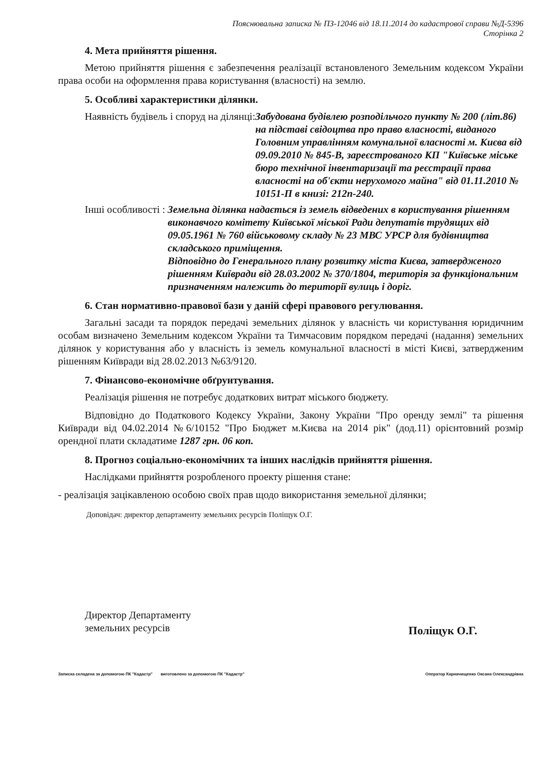Пояснювальна записка № ПЗ-12046 від 18.11.2014 до кадастрової справи №Д-5396
Сторінка 2
4. Мета прийняття рішення.
Метою прийняття рішення є забезпечення реалізації встановленого Земельним кодексом України права особи на оформлення права користування (власності) на землю.
5. Особливі характеристики ділянки.
Наявність будівель і споруд на ділянці: Забудована будівлею розподільчого пункту № 200 (літ.86) на підставі свідоцтва про право власності, виданого Головним управлінням комунальної власності м. Києва від 09.09.2010 № 845-В, зареєстрованого КП "Київське міське бюро технічної інвентаризації та реєстрації права власності на об'єкти нерухомого майна" від 01.11.2010 № 10151-П в книзі: 212п-240.
Інші особливості : Земельна ділянка надається із земель відведених в користування рішенням виконавчого комітету Київської міської Ради депутатів трудящих від 09.05.1961 № 760 військовому складу № 23 МВС УРСР для будівництва складського приміщення.
Відповідно до Генерального плану розвитку міста Києва, затвердженого рішенням Київради від 28.03.2002 № 370/1804, територія за функціональним призначенням належить до території вулиць і доріг.
6. Стан нормативно-правової бази у даній сфері правового регулювання.
Загальні засади та порядок передачі земельних ділянок у власність чи користування юридичним особам визначено Земельним кодексом України та Тимчасовим порядком передачі (надання) земельних ділянок у користування або у власність із земель комунальної власності в місті Києві, затвердженим рішенням Київради від 28.02.2013 №63/9120.
7. Фінансово-економічне обґрунтування.
Реалізація рішення не потребує додаткових витрат міського бюджету.
Відповідно до Податкового Кодексу України, Закону України "Про оренду землі" та рішення Київради від 04.02.2014 №6/10152 "Про Бюджет м.Києва на 2014 рік" (дод.11) орієнтовний розмір орендної плати складатиме 1287 грн. 06 коп.
8. Прогноз соціально-економічних та інших наслідків прийняття рішення.
Наслідками прийняття розробленого проекту рішення стане:
- реалізація зацікавленою особою своїх прав щодо використання земельної ділянки;
Доповідач: директор департаменту земельних ресурсів Поліщук О.Г.
Директор Департаменту
земельних ресурсів
Поліщук О.Г.
Записка складена за допомогою ПК "Кадастр" виготовлено за допомогою ПК "Кадастр" Оператор Карначищенко Оксана Олександрівна